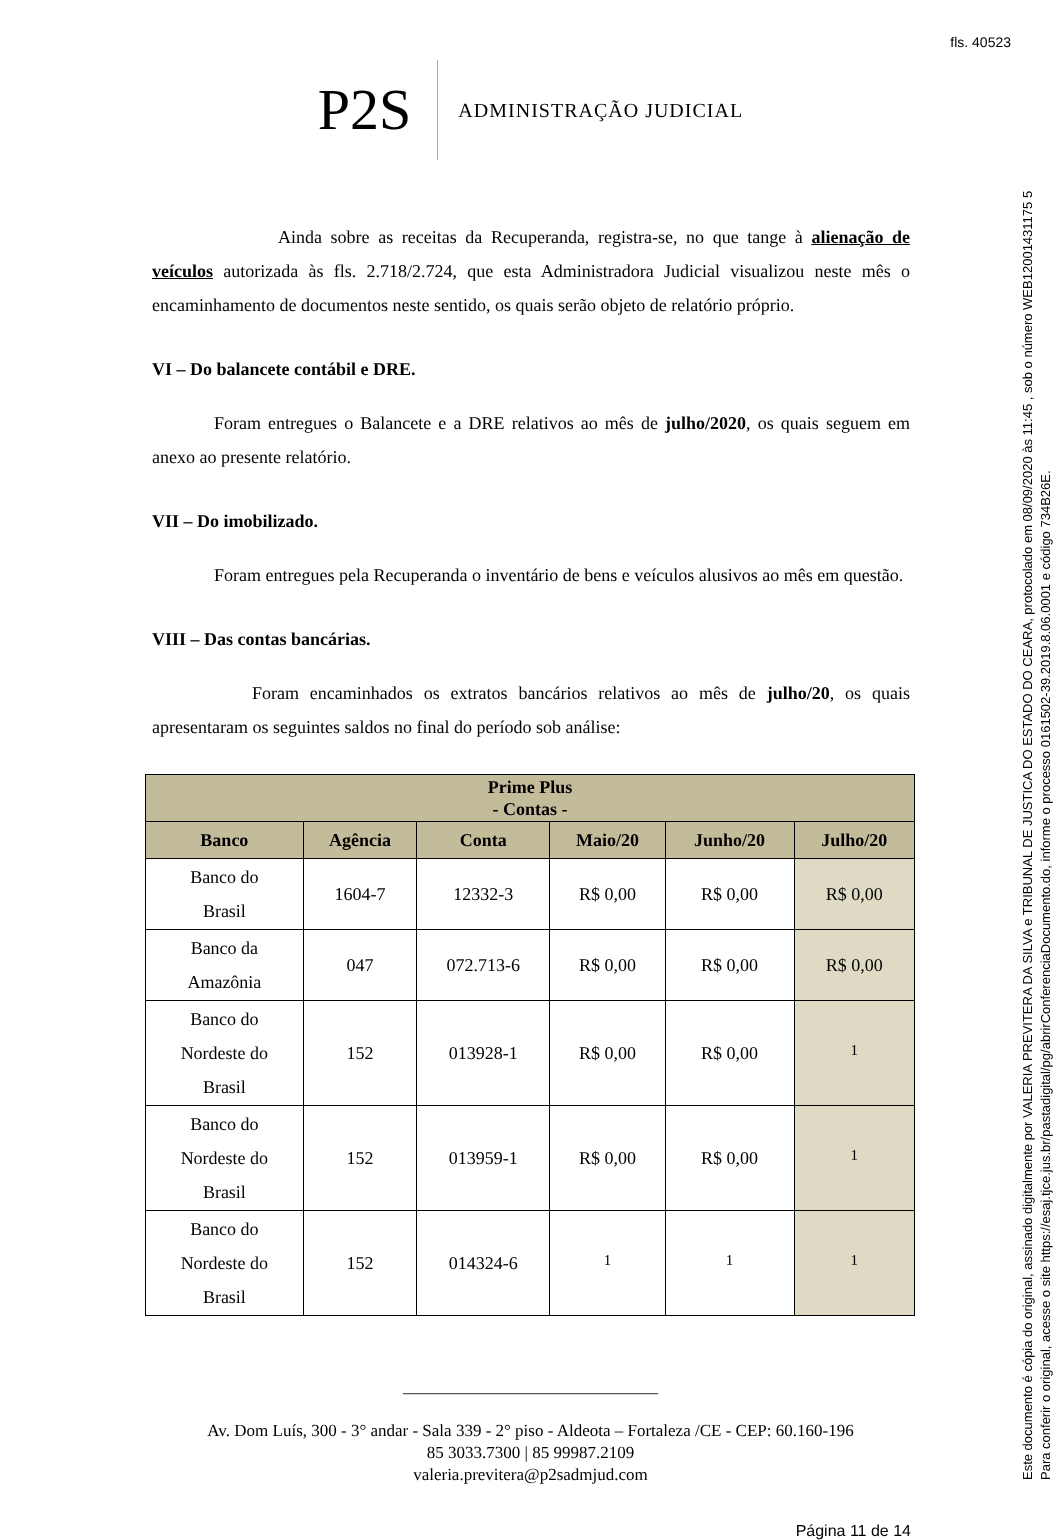fls. 40523
Este documento é cópia do original, assinado digitalmente por VALERIA PREVITERA DA SILVA e TRIBUNAL DE JUSTICA DO ESTADO DO CEARA, protocolado em 08/09/2020 às 11:45 , sob o número WEB12001431175 5
Para conferir o original, acesse o site https://esaj.tjce.jus.br/pastadigital/pg/abrirConferenciaDocumento.do, informe o processo 0161502-39.2019.8.06.0001 e código 734B26E.
P2S ADMINISTRAÇÃO JUDICIAL
Ainda sobre as receitas da Recuperanda, registra-se, no que tange à alienação de veículos autorizada às fls. 2.718/2.724, que esta Administradora Judicial visualizou neste mês o encaminhamento de documentos neste sentido, os quais serão objeto de relatório próprio.
VI – Do balancete contábil e DRE.
Foram entregues o Balancete e a DRE relativos ao mês de julho/2020, os quais seguem em anexo ao presente relatório.
VII – Do imobilizado.
Foram entregues pela Recuperanda o inventário de bens e veículos alusivos ao mês em questão.
VIII – Das contas bancárias.
Foram encaminhados os extratos bancários relativos ao mês de julho/20, os quais apresentaram os seguintes saldos no final do período sob análise:
| Prime Plus - Contas - | | | | | |
| --- | --- | --- | --- | --- | --- |
| Banco | Agência | Conta | Maio/20 | Junho/20 | Julho/20 |
| Banco do Brasil | 1604-7 | 12332-3 | R$ 0,00 | R$ 0,00 | R$ 0,00 |
| Banco da Amazônia | 047 | 072.713-6 | R$ 0,00 | R$ 0,00 | R$ 0,00 |
| Banco do Nordeste do Brasil | 152 | 013928-1 | R$ 0,00 | R$ 0,00 | <sup>1</sup> |
| Banco do Nordeste do Brasil | 152 | 013959-1 | R$ 0,00 | R$ 0,00 | <sup>1</sup> |
| Banco do Nordeste do Brasil | 152 | 014324-6 | <sup>1</sup> | <sup>1</sup> | <sup>1</sup> |
______________________________
Av. Dom Luís, 300 - 3° andar - Sala 339 - 2° piso - Aldeota – Fortaleza /CE - CEP: 60.160-196
85 3033.7300 | 85 99987.2109
valeria.previtera@p2sadmjud.com
Página 11 de 14